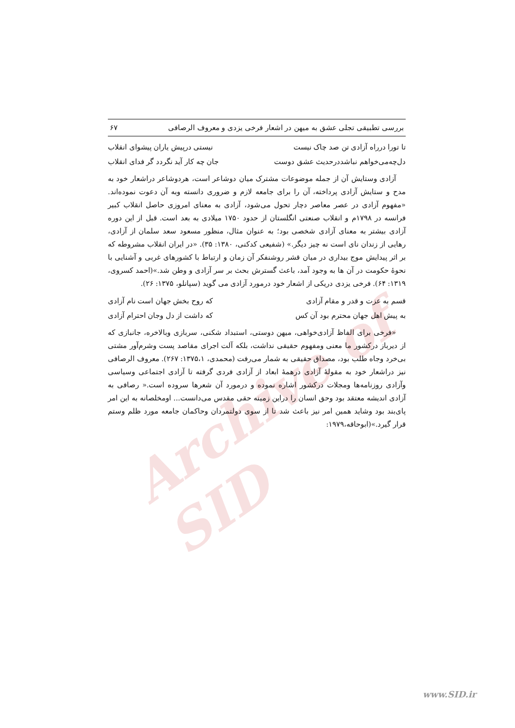Archive of SID
بررسی تطبیقی تجلی عشق به میهن در اشعار فرخی یزدی و معروف الرصافی ۶۷
تا تورا درراه آزادی تن صد چاک نیست نیستی درپیش یاران پیشوای انقلاب
دل‌چه‌می‌خواهم نباشددرحدیث عشق دوست جان چه کار آید نگردد گر فدای انقلاب
آزادی وستایش آن از جمله موضوعات مشترک میان دوشاعر است، هردوشاعر دراشعار خود به مدح و ستایش آزادی پرداخته، آن را برای جامعه لازم و ضروری دانسته وبه آن دعوت نموده‌اند. «مفهوم آزادی در عصر معاصر دچار تحول می‌شود، آزادی به معنای امروزی حاصل انقلاب کبیر فرانسه در ۱۷۹۸م و انقلاب صنعتی انگلستان از حدود ۱۷۵۰ میلادی به بعد است. قبل از این دوره آزادی بیشتر به معنای آزادی شخصی بود؛ به عنوان مثال، منظور مسعود سعد سلمان از آزادی، رهایی از زندان نای است نه چیز دیگر.» (شفیعی کدکنی، ۱۳۸۰: ۳۵). «در ایران انقلاب مشروطه که بر اثر پیدایش موج بیداری در میان قشر روشنفکر آن زمان و ارتباط با کشورهای غربی و آشنایی با نحوهٔ حکومت در آن ها به وجود آمد، باعث گسترش بحث بر سر آزادی و وطن شد.»(احمد کسروی، ۱۳۱۹: ۶۴). فرخی یزدی دریکی از اشعار خود درمورد آزادی می گوید (سپانلو، ۱۳۷۵: ۲۶).
قسم به عزت و قدر و مقام آزادی که روح بخش جهان است نام آزادی
به پیش اهل جهان محترم بود آن کس که داشت از دل وجان احترام آزادی
«فرخی برای الفاظ آزادی‌خواهی، میهن دوستی، استبداد شکنی، سربازی وبالاخره، جانبازی که از دیرباز درکشور ما معنی ومفهوم حقیقی نداشت، بلکه آلت اجرای مقاصد پست وشرم‌آور مشتی بی‌خرد وجاه طلب بود، مصداق حقیقی به شمار می‌رفت (محمدی، ۱۳۷۵،۱: ۲۶۷). معروف الرصافی نیز دراشعار خود به مقولهٔ آزادی درهمهٔ ابعاد از آزادی فردی گرفته تا آزادی اجتماعی وسیاسی وآزادی روزنامه‌ها ومجلات درکشور اشاره نموده و درمورد آن شعرها سروده است.« رصافی به آزادی اندیشه معتقد بود وحق انسان را دراین زمینه حقی مقدس می‌دانست... اومخلصانه به این امر پای‌بند بود وشاید همین امر نیز باعث شد تا از سوی دولتمردان وحاکمان جامعه مورد ظلم وستم قرار گیرد.»(ابوحاقه،۱۹۷۹:
www.SID.ir